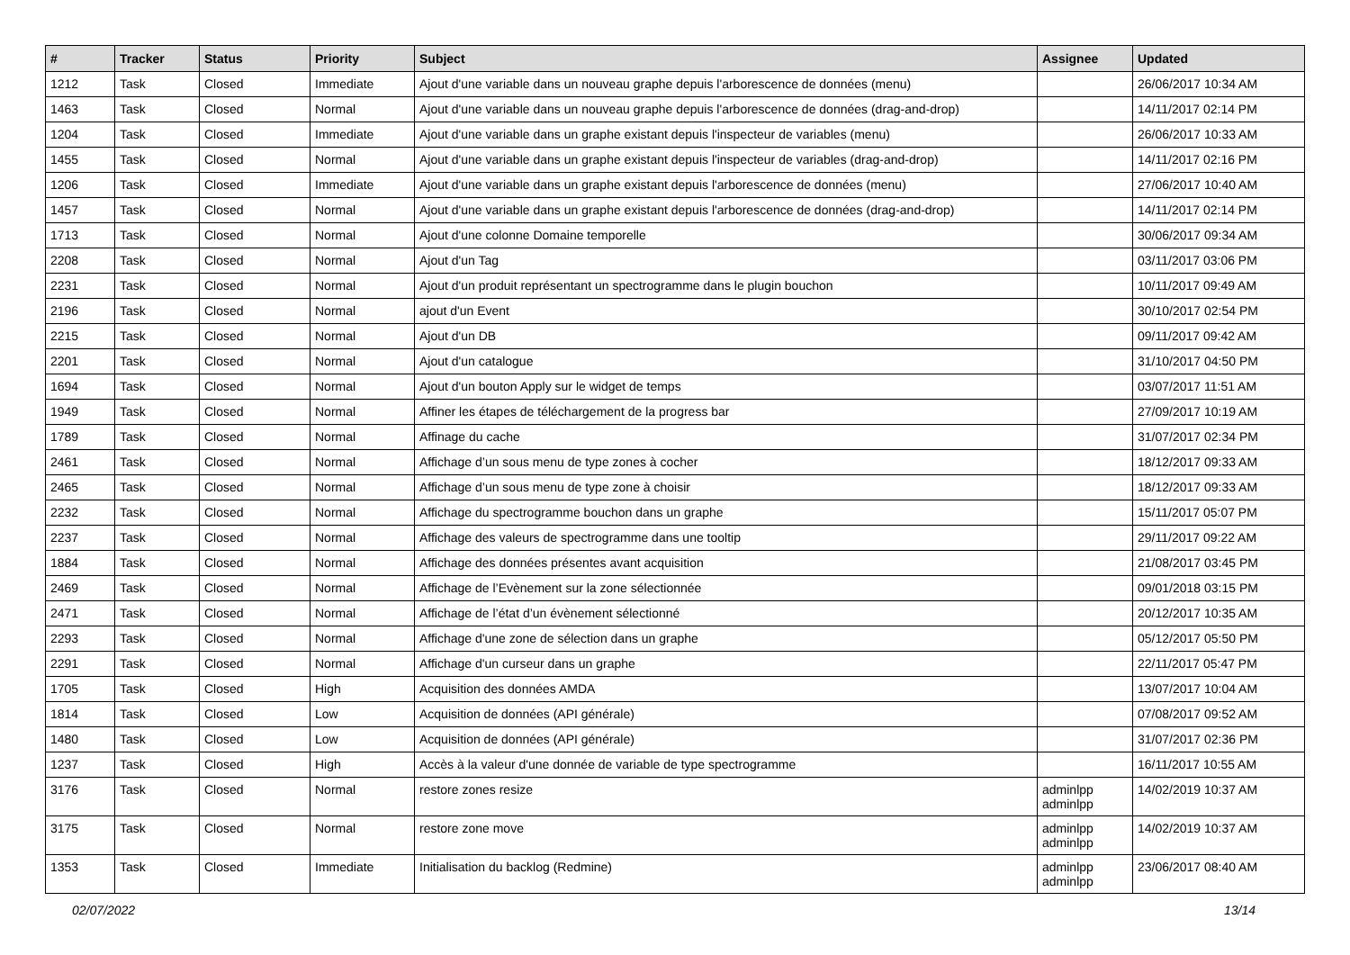| # | Tracker | Status | Priority | Subject | Assignee | Updated |
| --- | --- | --- | --- | --- | --- | --- |
| 1212 | Task | Closed | Immediate | Ajout d'une variable dans un nouveau graphe depuis l'arborescence de données (menu) | | 26/06/2017 10:34 AM |
| 1463 | Task | Closed | Normal | Ajout d'une variable dans un nouveau graphe depuis l'arborescence de données (drag-and-drop) | | 14/11/2017 02:14 PM |
| 1204 | Task | Closed | Immediate | Ajout d'une variable dans un graphe existant depuis l'inspecteur de variables (menu) | | 26/06/2017 10:33 AM |
| 1455 | Task | Closed | Normal | Ajout d'une variable dans un graphe existant depuis l'inspecteur de variables (drag-and-drop) | | 14/11/2017 02:16 PM |
| 1206 | Task | Closed | Immediate | Ajout d'une variable dans un graphe existant depuis l'arborescence de données (menu) | | 27/06/2017 10:40 AM |
| 1457 | Task | Closed | Normal | Ajout d'une variable dans un graphe existant depuis l'arborescence de données (drag-and-drop) | | 14/11/2017 02:14 PM |
| 1713 | Task | Closed | Normal | Ajout d'une colonne Domaine temporelle | | 30/06/2017 09:34 AM |
| 2208 | Task | Closed | Normal | Ajout d'un Tag | | 03/11/2017 03:06 PM |
| 2231 | Task | Closed | Normal | Ajout d'un produit représentant un spectrogramme dans le plugin bouchon | | 10/11/2017 09:49 AM |
| 2196 | Task | Closed | Normal | ajout d'un Event | | 30/10/2017 02:54 PM |
| 2215 | Task | Closed | Normal | Ajout d'un DB | | 09/11/2017 09:42 AM |
| 2201 | Task | Closed | Normal | Ajout d'un catalogue | | 31/10/2017 04:50 PM |
| 1694 | Task | Closed | Normal | Ajout d'un bouton Apply sur le widget de temps | | 03/07/2017 11:51 AM |
| 1949 | Task | Closed | Normal | Affiner les étapes de téléchargement de la progress bar | | 27/09/2017 10:19 AM |
| 1789 | Task | Closed | Normal | Affinage du cache | | 31/07/2017 02:34 PM |
| 2461 | Task | Closed | Normal | Affichage d’un sous menu de type zones à cocher | | 18/12/2017 09:33 AM |
| 2465 | Task | Closed | Normal | Affichage d’un sous menu de type zone à choisir | | 18/12/2017 09:33 AM |
| 2232 | Task | Closed | Normal | Affichage du spectrogramme bouchon dans un graphe | | 15/11/2017 05:07 PM |
| 2237 | Task | Closed | Normal | Affichage des valeurs de spectrogramme dans une tooltip | | 29/11/2017 09:22 AM |
| 1884 | Task | Closed | Normal | Affichage des données présentes avant acquisition | | 21/08/2017 03:45 PM |
| 2469 | Task | Closed | Normal | Affichage de l’Evènement sur la zone sélectionnée | | 09/01/2018 03:15 PM |
| 2471 | Task | Closed | Normal | Affichage de l’état d’un évènement sélectionné | | 20/12/2017 10:35 AM |
| 2293 | Task | Closed | Normal | Affichage d'une zone de sélection dans un graphe | | 05/12/2017 05:50 PM |
| 2291 | Task | Closed | Normal | Affichage d'un curseur dans un graphe | | 22/11/2017 05:47 PM |
| 1705 | Task | Closed | High | Acquisition des données AMDA | | 13/07/2017 10:04 AM |
| 1814 | Task | Closed | Low | Acquisition de données (API générale) | | 07/08/2017 09:52 AM |
| 1480 | Task | Closed | Low | Acquisition de données (API générale) | | 31/07/2017 02:36 PM |
| 1237 | Task | Closed | High | Accès à la valeur d'une donnée de variable de type spectrogramme | | 16/11/2017 10:55 AM |
| 3176 | Task | Closed | Normal | restore zones resize | adminlpp adminlpp | 14/02/2019 10:37 AM |
| 3175 | Task | Closed | Normal | restore zone move | adminlpp adminlpp | 14/02/2019 10:37 AM |
| 1353 | Task | Closed | Immediate | Initialisation du backlog (Redmine) | adminlpp adminlpp | 23/06/2017 08:40 AM |
02/07/2022 13/14